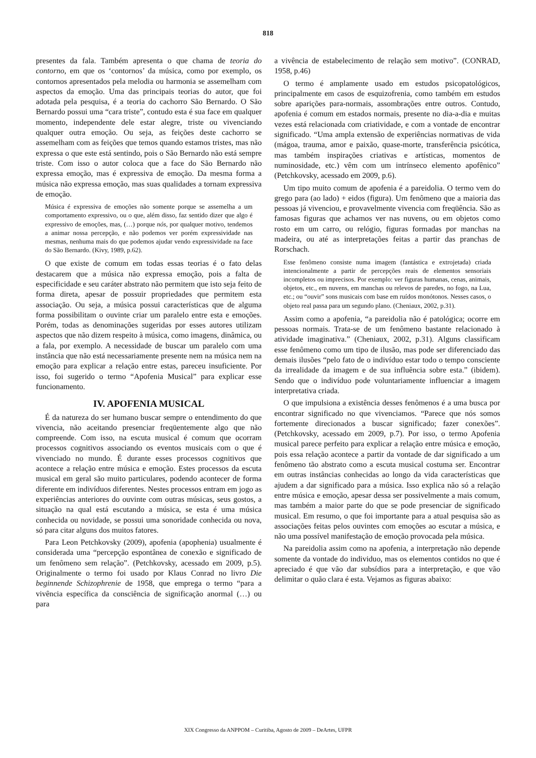818
presentes da fala. Também apresenta o que chama de teoria do contorno, em que os ‘contornos’ da música, como por exemplo, os contornos apresentados pela melodia ou harmonia se assemelham com aspectos da emoção. Uma das principais teorias do autor, que foi adotada pela pesquisa, é a teoria do cachorro São Bernardo. O São Bernardo possui uma “cara triste”, contudo esta é sua face em qualquer momento, independente dele estar alegre, triste ou vivenciando qualquer outra emoção. Ou seja, as feições deste cachorro se assemelham com as feições que temos quando estamos tristes, mas não expressa o que este está sentindo, pois o São Bernardo não está sempre triste. Com isso o autor coloca que a face do São Bernardo não expressa emoção, mas é expressiva de emoção. Da mesma forma a música não expressa emoção, mas suas qualidades a tornam expressiva de emoção.
Música é expressiva de emoções não somente porque se assemelha a um comportamento expressivo, ou o que, além disso, faz sentido dizer que algo é expressivo de emoções, mas, (…) porque nós, por qualquer motivo, tendemos a animar nossa percepção, e não podemos ver porém expressividade nas mesmas, nenhuma mais do que podemos ajudar vendo expressividade na face do São Bernardo. (Kivy, 1989, p.62).
O que existe de comum em todas essas teorias é o fato delas destacarem que a música não expressa emoção, pois a falta de especificidade e seu caráter abstrato não permitem que isto seja feito de forma direta, apesar de possuir propriedades que permitem esta associação. Ou seja, a música possui características que de alguma forma possibilitam o ouvinte criar um paralelo entre esta e emoções. Porém, todas as denominações sugeridas por esses autores utilizam aspectos que não dizem respeito à música, como imagens, dinâmica, ou a fala, por exemplo. A necessidade de buscar um paralelo com uma instância que não está necessariamente presente nem na música nem na emoção para explicar a relação entre estas, pareceu insuficiente. Por isso, foi sugerido o termo “Apofenia Musical” para explicar esse funcionamento.
IV. APOFENIA MUSICAL
É da natureza do ser humano buscar sempre o entendimento do que vivencia, não aceitando presenciar freqüentemente algo que não compreende. Com isso, na escuta musical é comum que ocorram processos cognitivos associando os eventos musicais com o que é vivenciado no mundo. É durante esses processos cognitivos que acontece a relação entre música e emoção. Estes processos da escuta musical em geral são muito particulares, podendo acontecer de forma diferente em indivíduos diferentes. Nestes processos entram em jogo as experiências anteriores do ouvinte com outras músicas, seus gostos, a situação na qual está escutando a música, se esta é uma música conhecida ou novidade, se possui uma sonoridade conhecida ou nova, só para citar alguns dos muitos fatores.
Para Leon Petchkovsky (2009), apofenia (apophenia) usualmente é considerada uma “percepção espontânea de conexão e significado de um fenômeno sem relação”. (Petchkovsky, acessado em 2009, p.5). Originalmente o termo foi usado por Klaus Conrad no livro Die beginnende Schizophrenie de 1958, que emprega o termo “para a vivência específica da consciência de significação anormal (…) ou para
a vivência de estabelecimento de relação sem motivo”. (CONRAD, 1958, p.46)
O termo é amplamente usado em estudos psicopatológicos, principalmente em casos de esquizofrenia, como também em estudos sobre aparições para-normais, assombrações entre outros. Contudo, apofenia é comum em estados normais, presente no dia-a-dia e muitas vezes está relacionada com criatividade, e com a vontade de encontrar significado. “Uma ampla extensão de experiências normativas de vida (mágoa, trauma, amor e paixão, quase-morte, transferência psicótica, mas também inspirações criativas e artísticas, momentos de numinosidade, etc.) vêm com um intrínseco elemento apofênico” (Petchkovsky, acessado em 2009, p.6).
Um tipo muito comum de apofenia é a pareidolia. O termo vem do grego para (ao lado) + eidos (figura). Um fenômeno que a maioria das pessoas já vivenciou, e provavelmente vivencia com freqüência. São as famosas figuras que achamos ver nas nuvens, ou em objetos como rosto em um carro, ou relógio, figuras formadas por manchas na madeira, ou até as interpretações feitas a partir das pranchas de Rorschach.
Esse fenômeno consiste numa imagem (fantástica e extrojetada) criada intencionalmente a partir de percepções reais de elementos sensoriais incompletos ou imprecisos. Por exemplo: ver figuras humanas, cenas, animais, objetos, etc., em nuvens, em manchas ou relevos de paredes, no fogo, na Lua, etc.; ou “ouvir” sons musicais com base em ruídos monótonos. Nesses casos, o objeto real passa para um segundo plano. (Cheniaux, 2002, p.31).
Assim como a apofenia, “a pareidolia não é patológica; ocorre em pessoas normais. Trata-se de um fenômeno bastante relacionado à atividade imaginativa.” (Cheniaux, 2002, p.31). Alguns classificam esse fenômeno como um tipo de ilusão, mas pode ser diferenciado das demais ilusões “pelo fato de o indivíduo estar todo o tempo consciente da irrealidade da imagem e de sua influência sobre esta.” (ibidem). Sendo que o indivíduo pode voluntariamente influenciar a imagem interpretativa criada.
O que impulsiona a existência desses fenômenos é a uma busca por encontrar significado no que vivenciamos. “Parece que nós somos fortemente direcionados a buscar significado; fazer conexões”. (Petchkovsky, acessado em 2009, p.7). Por isso, o termo Apofenia musical parece perfeito para explicar a relação entre música e emoção, pois essa relação acontece a partir da vontade de dar significado a um fenômeno tão abstrato como a escuta musical costuma ser. Encontrar em outras instâncias conhecidas ao longo da vida características que ajudem a dar significado para a música. Isso explica não só a relação entre música e emoção, apesar dessa ser possivelmente a mais comum, mas também a maior parte do que se pode presenciar de significado musical. Em resumo, o que foi importante para a atual pesquisa são as associações feitas pelos ouvintes com emoções ao escutar a música, e não uma possível manifestação de emoção provocada pela música.
Na pareidolia assim como na apofenia, a interpretação não depende somente da vontade do individuo, mas os elementos contidos no que é apreciado é que vão dar subsídios para a interpretação, e que vão delimitar o quão clara é esta. Vejamos as figuras abaixo:
XIX Congresso da ANPPOM – Curitiba, Agosto de 2009 – DeArtes, UFPR